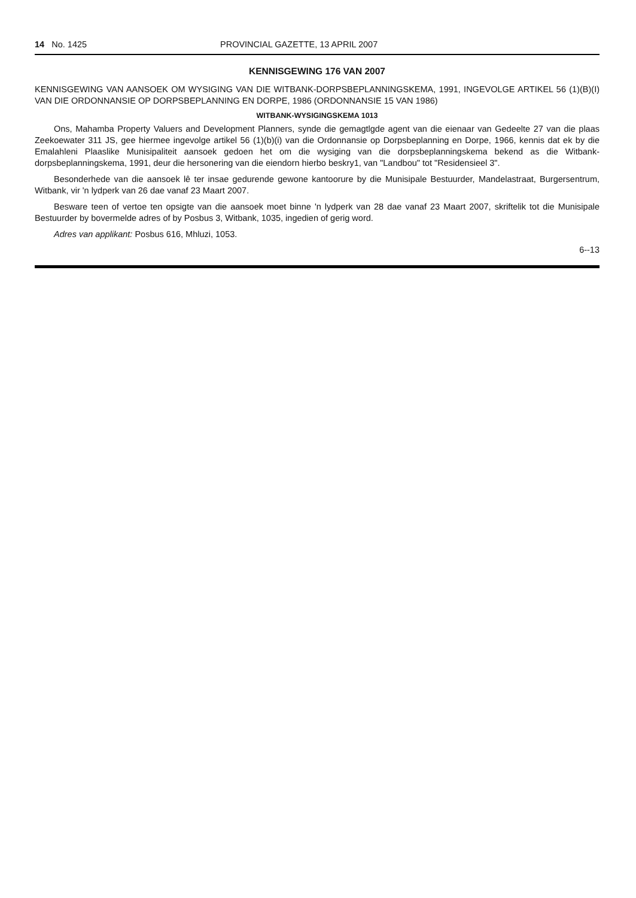14 No. 1425 PROVINCIAL GAZETTE, 13 APRIL 2007
KENNISGEWING 176 VAN 2007
KENNISGEWING VAN AANSOEK OM WYSIGING VAN DIE WITBANK-DORPSBEPLANNINGSKEMA, 1991, INGEVOLGE ARTIKEL 56 (1)(B)(I) VAN DIE ORDONNANSIE OP DORPSBEPLANNING EN DORPE, 1986 (ORDONNANSIE 15 VAN 1986)
WITBANK-WYSIGINGSKEMA 1013
Ons, Mahamba Property Valuers and Development Planners, synde die gemagtlgde agent van die eienaar van Gedeelte 27 van die plaas Zeekoewater 311 JS, gee hiermee ingevolge artikel 56 (1)(b)(i) van die Ordonnansie op Dorpsbeplanning en Dorpe, 1966, kennis dat ek by die Emalahleni Plaaslike Munisipaliteit aansoek gedoen het om die wysiging van die dorpsbeplanningskema bekend as die Witbank-dorpsbeplanningskema, 1991, deur die hersonering van die eiendorn hierbo beskry1, van "Landbou" tot "Residensieel 3".
Besonderhede van die aansoek lê ter insae gedurende gewone kantoorure by die Munisipale Bestuurder, Mandelastraat, Burgersentrum, Witbank, vir 'n lydperk van 26 dae vanaf 23 Maart 2007.
Besware teen of vertoe ten opsigte van die aansoek moet binne 'n lydperk van 28 dae vanaf 23 Maart 2007, skriftelik tot die Munisipale Bestuurder by bovermelde adres of by Posbus 3, Witbank, 1035, ingedien of gerig word.
Adres van applikant: Posbus 616, Mhluzi, 1053.
6--13